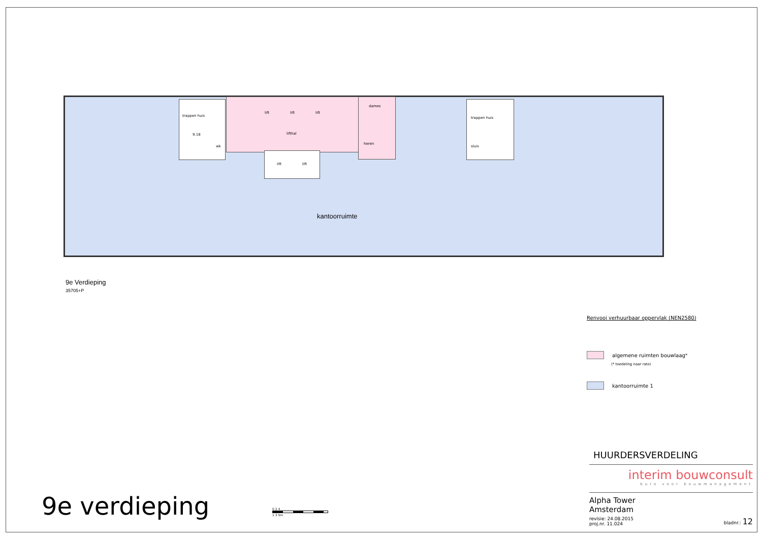trappen huis
9.18
wk
trappen huis
sluis
lift lift
lift lift lift
lifthal
dames
heren
kantoorruimte
9e Verdieping
35705+P
Renvooi verhuurbaar oppervlak (NEN2580)
algemene ruimten bouwlaag<sup>*</sup>
(* toedeling naar rato)
kantoorruimte 1
HUURDERSVERDELING
interim bouwconsult
buro voor bouwmanagement
Alpha Tower
Amsterdam
revisie: 24.08.2015
proj.nr. 11.024 bladnr.: 12
9e verdieping
0 2 4
1 3 5m